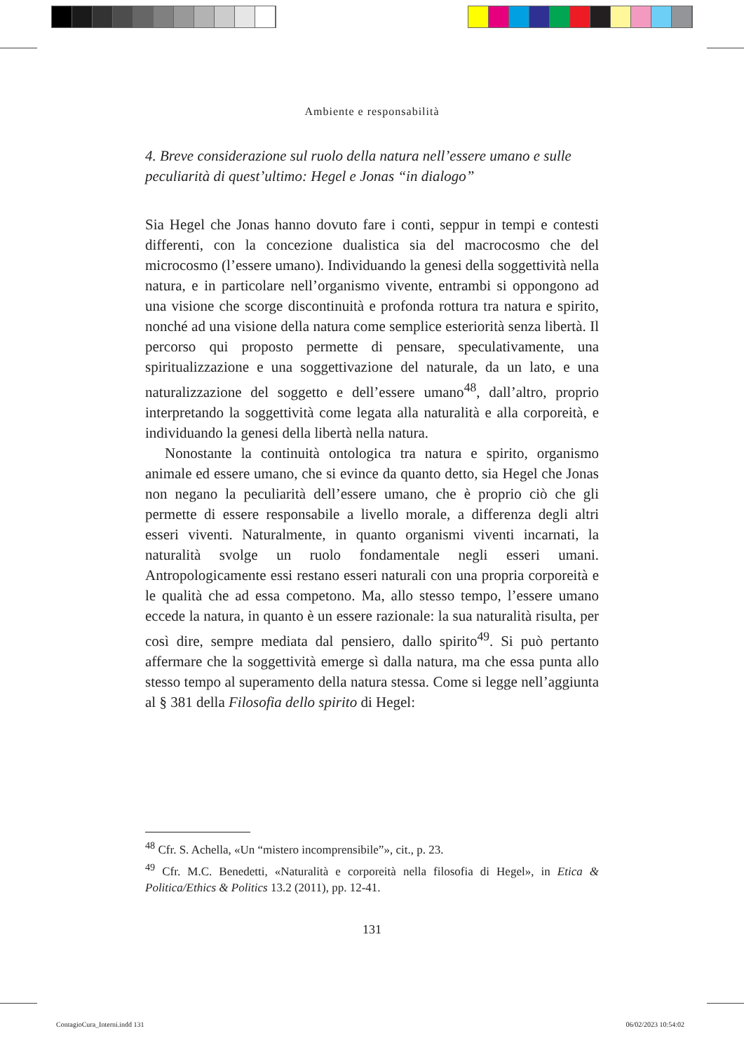Ambiente e responsabilità
4. Breve considerazione sul ruolo della natura nell’essere umano e sulle peculiarità di quest’ultimo: Hegel e Jonas “in dialogo”
Sia Hegel che Jonas hanno dovuto fare i conti, seppur in tempi e contesti differenti, con la concezione dualistica sia del macrocosmo che del microcosmo (l’essere umano). Individuando la genesi della soggettività nella natura, e in particolare nell’organismo vivente, entrambi si oppongono ad una visione che scorge discontinuità e profonda rottura tra natura e spirito, nonché ad una visione della natura come semplice esteriorità senza libertà. Il percorso qui proposto permette di pensare, speculativamente, una spiritualizzazione e una soggettivazione del naturale, da un lato, e una naturalizzazione del soggetto e dell’essere umano<sup>48</sup>, dall’altro, proprio interpretando la soggettività come legata alla naturalità e alla corporeità, e individuando la genesi della libertà nella natura.
Nonostante la continuità ontologica tra natura e spirito, organismo animale ed essere umano, che si evince da quanto detto, sia Hegel che Jonas non negano la peculiarità dell’essere umano, che è proprio ciò che gli permette di essere responsabile a livello morale, a differenza degli altri esseri viventi. Naturalmente, in quanto organismi viventi incarnati, la naturalità svolge un ruolo fondamentale negli esseri umani. Antropologicamente essi restano esseri naturali con una propria corporeità e le qualità che ad essa competono. Ma, allo stesso tempo, l’essere umano eccede la natura, in quanto è un essere razionale: la sua naturalità risulta, per così dire, sempre mediata dal pensiero, dallo spirito<sup>49</sup>. Si può pertanto affermare che la soggettività emerge sì dalla natura, ma che essa punta allo stesso tempo al superamento della natura stessa. Come si legge nell’aggiunta al § 381 della Filosofia dello spirito di Hegel:
<sup>48</sup> Cfr. S. Achella, «Un “mistero incomprensibile”», cit., p. 23.
<sup>49</sup> Cfr. M.C. Benedetti, «Naturalità e corporeità nella filosofia di Hegel», in Etica & Politica/Ethics & Politics 13.2 (2011), pp. 12-41.
131
ContagioCura_Interni.indd 131 06/02/2023 10:54:02